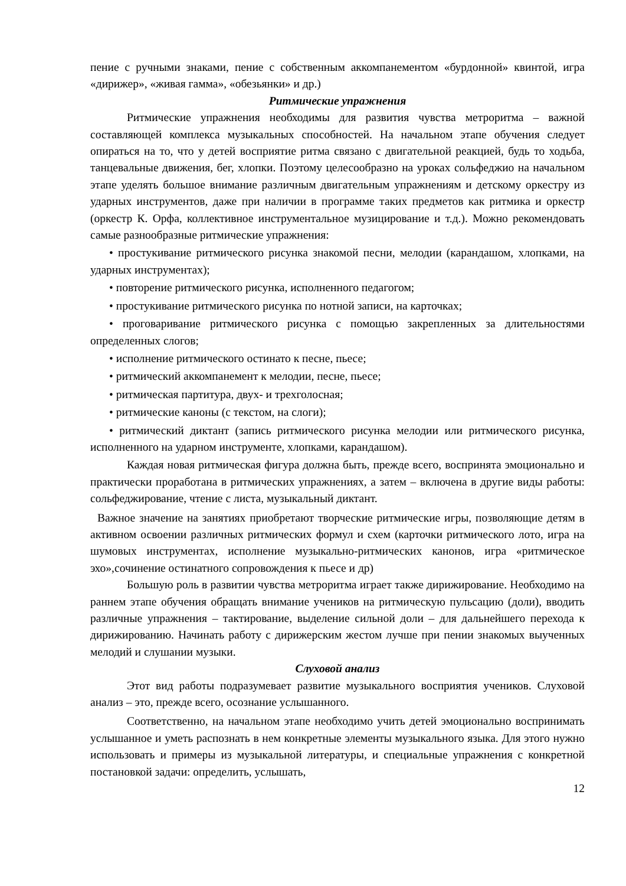пение с ручными знаками, пение с собственным аккомпанементом «бурдонной» квинтой, игра «дирижер», «живая гамма», «обезьянки» и др.)
Ритмические упражнения
Ритмические упражнения необходимы для развития чувства метроритма – важной составляющей комплекса музыкальных способностей. На начальном этапе обучения следует опираться на то, что у детей восприятие ритма связано с двигательной реакцией, будь то ходьба, танцевальные движения, бег, хлопки. Поэтому целесообразно на уроках сольфеджио на начальном этапе уделять большое внимание различным двигательным упражнениям и детскому оркестру из ударных инструментов, даже при наличии в программе таких предметов как ритмика и оркестр (оркестр К. Орфа, коллективное инструментальное музицирование и т.д.). Можно рекомендовать самые разнообразные ритмические упражнения:
• простукивание ритмического рисунка знакомой песни, мелодии (карандашом, хлопками, на ударных инструментах);
• повторение ритмического рисунка, исполненного педагогом;
• простукивание ритмического рисунка по нотной записи, на карточках;
• проговаривание ритмического рисунка с помощью закрепленных за длительностями определенных слогов;
• исполнение ритмического остинато к песне, пьесе;
• ритмический аккомпанемент к мелодии, песне, пьесе;
• ритмическая партитура, двух- и трехголосная;
• ритмические каноны (с текстом, на слоги);
• ритмический диктант (запись ритмического рисунка мелодии или ритмического рисунка, исполненного на ударном инструменте, хлопками, карандашом).
Каждая новая ритмическая фигура должна быть, прежде всего, воспринята эмоционально и практически проработана в ритмических упражнениях, а затем – включена в другие виды работы: сольфеджирование, чтение с листа, музыкальный диктант.
Важное значение на занятиях приобретают творческие ритмические игры, позволяющие детям в активном освоении различных ритмических формул и схем (карточки ритмического лото, игра на шумовых инструментах, исполнение музыкально-ритмических канонов, игра «ритмическое эхо»,сочинение остинатного сопровождения к пьесе и др)
Большую роль в развитии чувства метроритма играет также дирижирование. Необходимо на раннем этапе обучения обращать внимание учеников на ритмическую пульсацию (доли), вводить различные упражнения – тактирование, выделение сильной доли – для дальнейшего перехода к дирижированию. Начинать работу с дирижерским жестом лучше при пении знакомых выученных мелодий и слушании музыки.
Слуховой анализ
Этот вид работы подразумевает развитие музыкального восприятия учеников. Слуховой анализ – это, прежде всего, осознание услышанного.
Соответственно, на начальном этапе необходимо учить детей эмоционально воспринимать услышанное и уметь распознать в нем конкретные элементы музыкального языка. Для этого нужно использовать и примеры из музыкальной литературы, и специальные упражнения с конкретной постановкой задачи: определить, услышать,
12